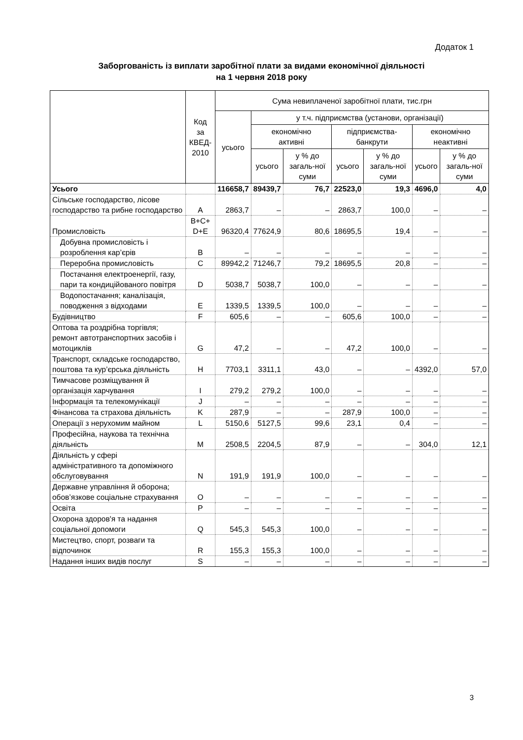Додаток 1
Заборгованість із виплати заробітної плати за видами економічної діяльності
на 1 червня 2018 року
| | Код за КВЕД- 2010 | Сума невиплаченої заробітної плати, тис.грн | | | | | | |
| --- | --- | --- | --- | --- | --- | --- | --- | --- |
| | | усього | у т.ч. підприємства (установи, організації) | | | | | |
| | | | економічно активні | | підприємства- банкрути | | економічно неактивні | |
| | | | усього | у % до загаль-ної суми | усього | у % до загаль-ної суми | усього | у % до загаль-ної суми |
| Усього | | 116658,7 | 89439,7 | 76,7 | 22523,0 | 19,3 | 4696,0 | 4,0 |
| Сільське господарство, лісове господарство та рибне господарство | A | 2863,7 | – | – | 2863,7 | 100,0 | – | – |
| Промисловість | B+C+ D+E | 96320,4 | 77624,9 | 80,6 | 18695,5 | 19,4 | – | – |
| Добувна промисловість і розроблення кар’єрів | B | – | – | – | – | – | – | – |
| Переробна промисловість | C | 89942,2 | 71246,7 | 79,2 | 18695,5 | 20,8 | – | – |
| Постачання електроенергії, газу, пари та кондиційованого повітря | D | 5038,7 | 5038,7 | 100,0 | – | – | – | – |
| Водопостачання; каналізація, поводження з відходами | E | 1339,5 | 1339,5 | 100,0 | – | – | – | – |
| Будівництво | F | 605,6 | – | – | 605,6 | 100,0 | – | – |
| Оптова та роздрібна торгівля; ремонт автотранспортних засобів і мотоциклів | G | 47,2 | – | – | 47,2 | 100,0 | – | – |
| Транспорт, складське господарство, поштова та кур’єрська діяльність | H | 7703,1 | 3311,1 | 43,0 | – | – | 4392,0 | 57,0 |
| Тимчасове розміщування й організація харчування | I | 279,2 | 279,2 | 100,0 | – | – | – | – |
| Інформація та телекомунікації | J | – | – | – | – | – | – | – |
| Фінансова та страхова діяльність | K | 287,9 | – | – | 287,9 | 100,0 | – | – |
| Операції з нерухомим майном | L | 5150,6 | 5127,5 | 99,6 | 23,1 | 0,4 | – | – |
| Професійна, наукова та технічна діяльність | M | 2508,5 | 2204,5 | 87,9 | – | – | 304,0 | 12,1 |
| Діяльність у сфері адміністративного та допоміжного обслуговування | N | 191,9 | 191,9 | 100,0 | – | – | – | – |
| Державне управління й оборона; обов’язкове соціальне страхування | O | – | – | – | – | – | – | – |
| Освіта | P | – | – | – | – | – | – | – |
| Охорона здоров'я та надання соціальної допомоги | Q | 545,3 | 545,3 | 100,0 | – | – | – | – |
| Мистецтво, спорт, розваги та відпочинок | R | 155,3 | 155,3 | 100,0 | – | – | – | – |
| Надання інших видів послуг | S | – | – | – | – | – | – | – |
3